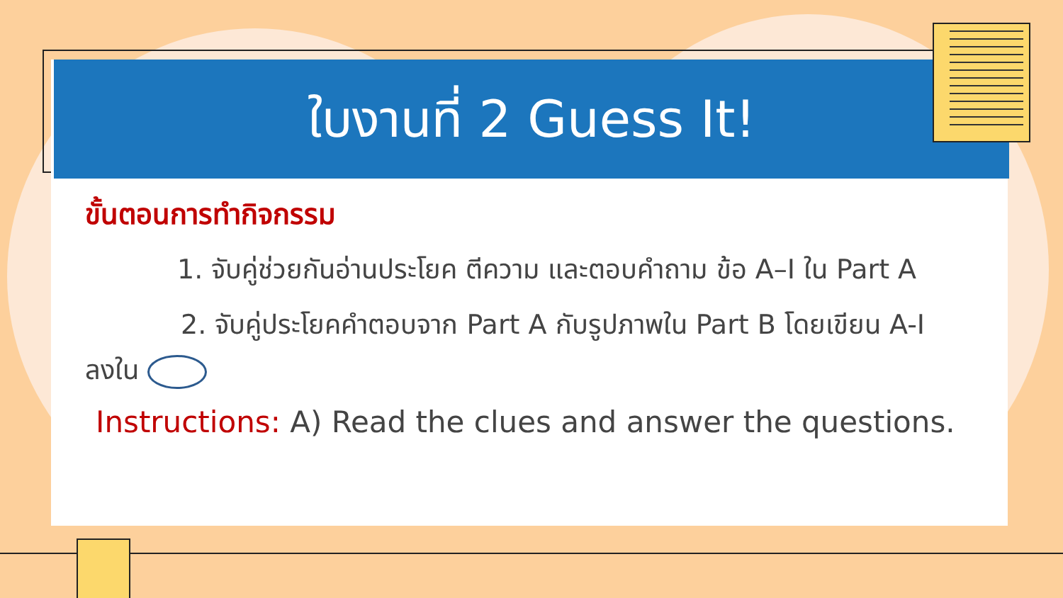ใบงานที่ 2 Guess It!
ขั้นตอนการทำกิจกรรม
1. จับคู่ช่วยกันอ่านประโยค ตีความ และตอบคำถาม ข้อ A–I ใน Part A
2. จับคู่ประโยคคำตอบจาก Part A กับรูปภาพใน Part B โดยเขียน A-I ลงใน
Instructions: A) Read the clues and answer the questions.